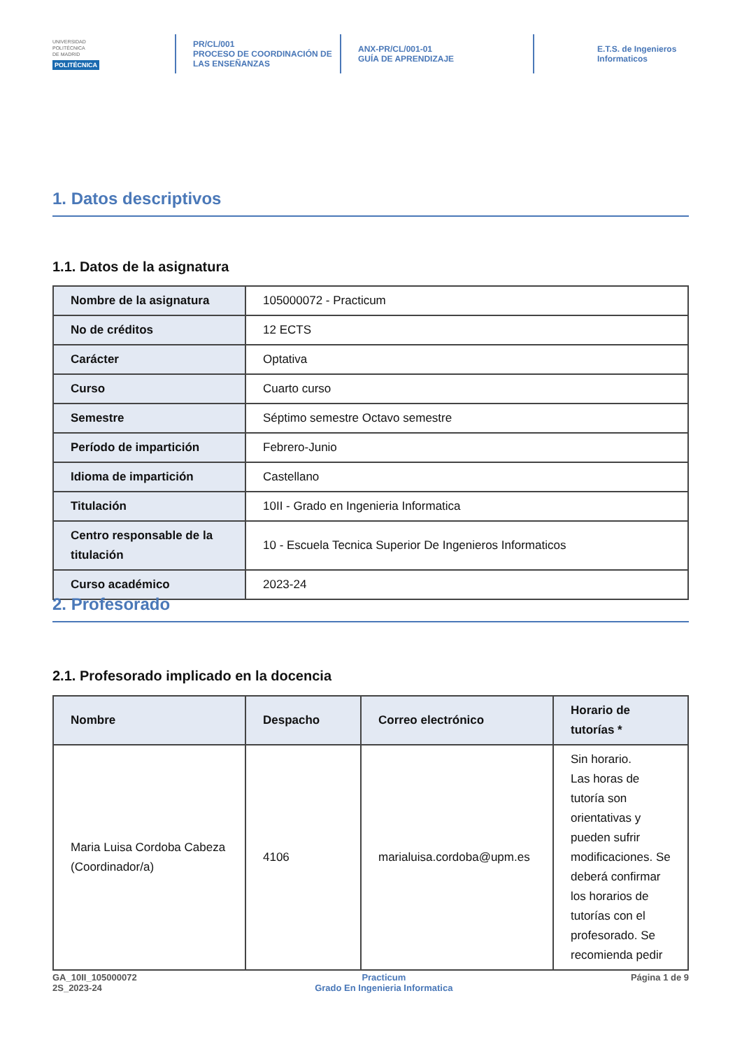UNIVERSIDAD
POLITÉCNICA
DE MADRID
POLITÉCNICA
PR/CL/001
PROCESO DE COORDINACIÓN DE
LAS ENSEÑANZAS
ANX-PR/CL/001-01
GUÍA DE APRENDIZAJE
E.T.S. de Ingenieros
Informaticos
1. Datos descriptivos
1.1. Datos de la asignatura
| Nombre de la asignatura | 105000072 - Practicum |
| No de créditos | 12 ECTS |
| Carácter | Optativa |
| Curso | Cuarto curso |
| Semestre | Séptimo semestre Octavo semestre |
| Período de impartición | Febrero-Junio |
| Idioma de impartición | Castellano |
| Titulación | 10II - Grado en Ingenieria Informatica |
| Centro responsable de la titulación | 10 - Escuela Tecnica Superior De Ingenieros Informaticos |
| Curso académico | 2023-24 |
2. Profesorado
2.1. Profesorado implicado en la docencia
| Nombre | Despacho | Correo electrónico | Horario de tutorías * |
| --- | --- | --- | --- |
| Maria Luisa Cordoba Cabeza (Coordinador/a) | 4106 | marialuisa.cordoba@upm.es | Sin horario. Las horas de tutoría son orientativas y pueden sufrir modificaciones. Se deberá confirmar los horarios de tutorías con el profesorado. Se recomienda pedir |
GA_10II_105000072
2S_2023-24
Practicum
Grado En Ingenieria Informatica
Página 1 de 9